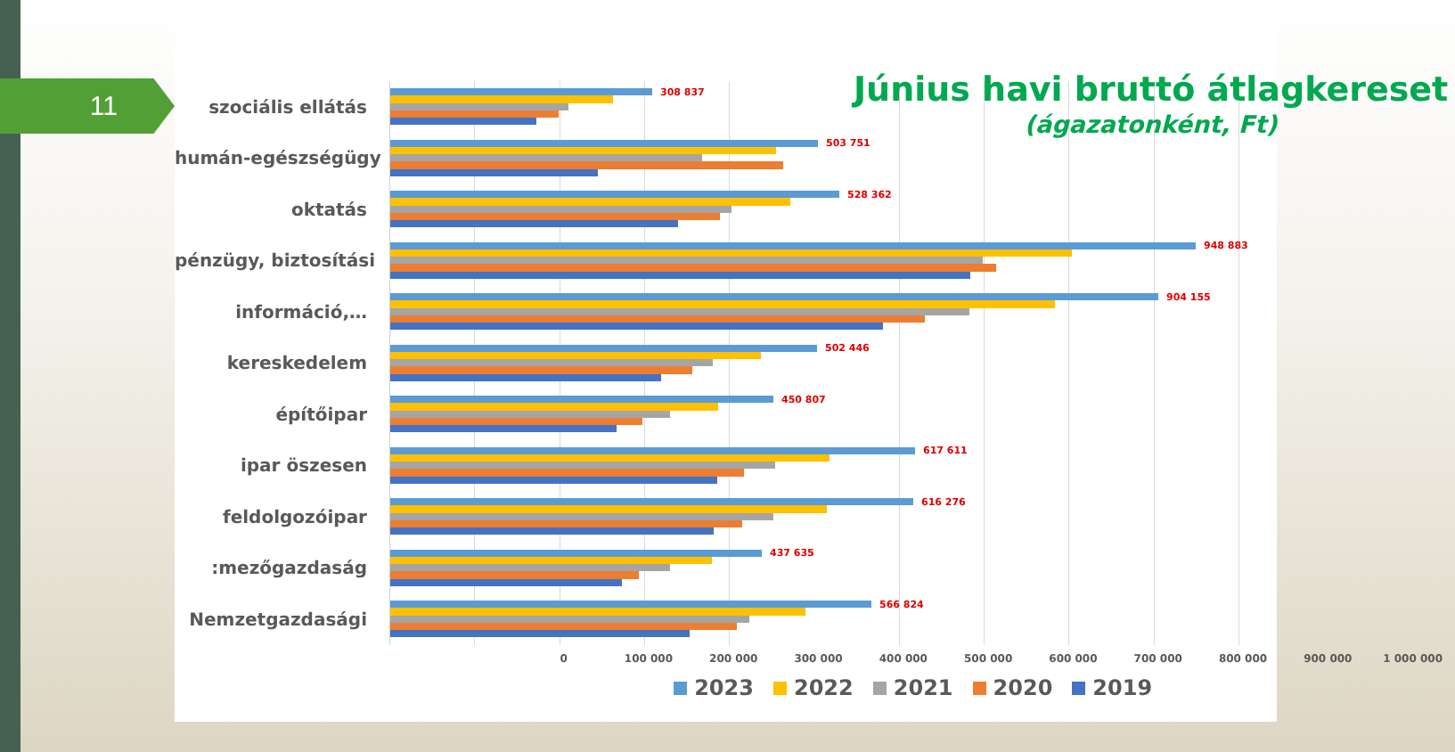11
Június havi bruttó átlagkereset
(ágazatonként, Ft)
szociális ellátás
308 837
humán-egészségügy
503 751
oktatás
528 362
pénzügy, biztosítási
948 883
információ,…
904 155
kereskedelem
502 446
építőipar
450 807
ipar öszesen
617 611
feldolgozóipar
616 276
:mezőgazdaság
437 635
Nemzetgazdasági
566 824
0 100 000 200 000 300 000 400 000 500 000 600 000 700 000 800 000 900 000 1 000 000
2023 2022 2021 2020 2019